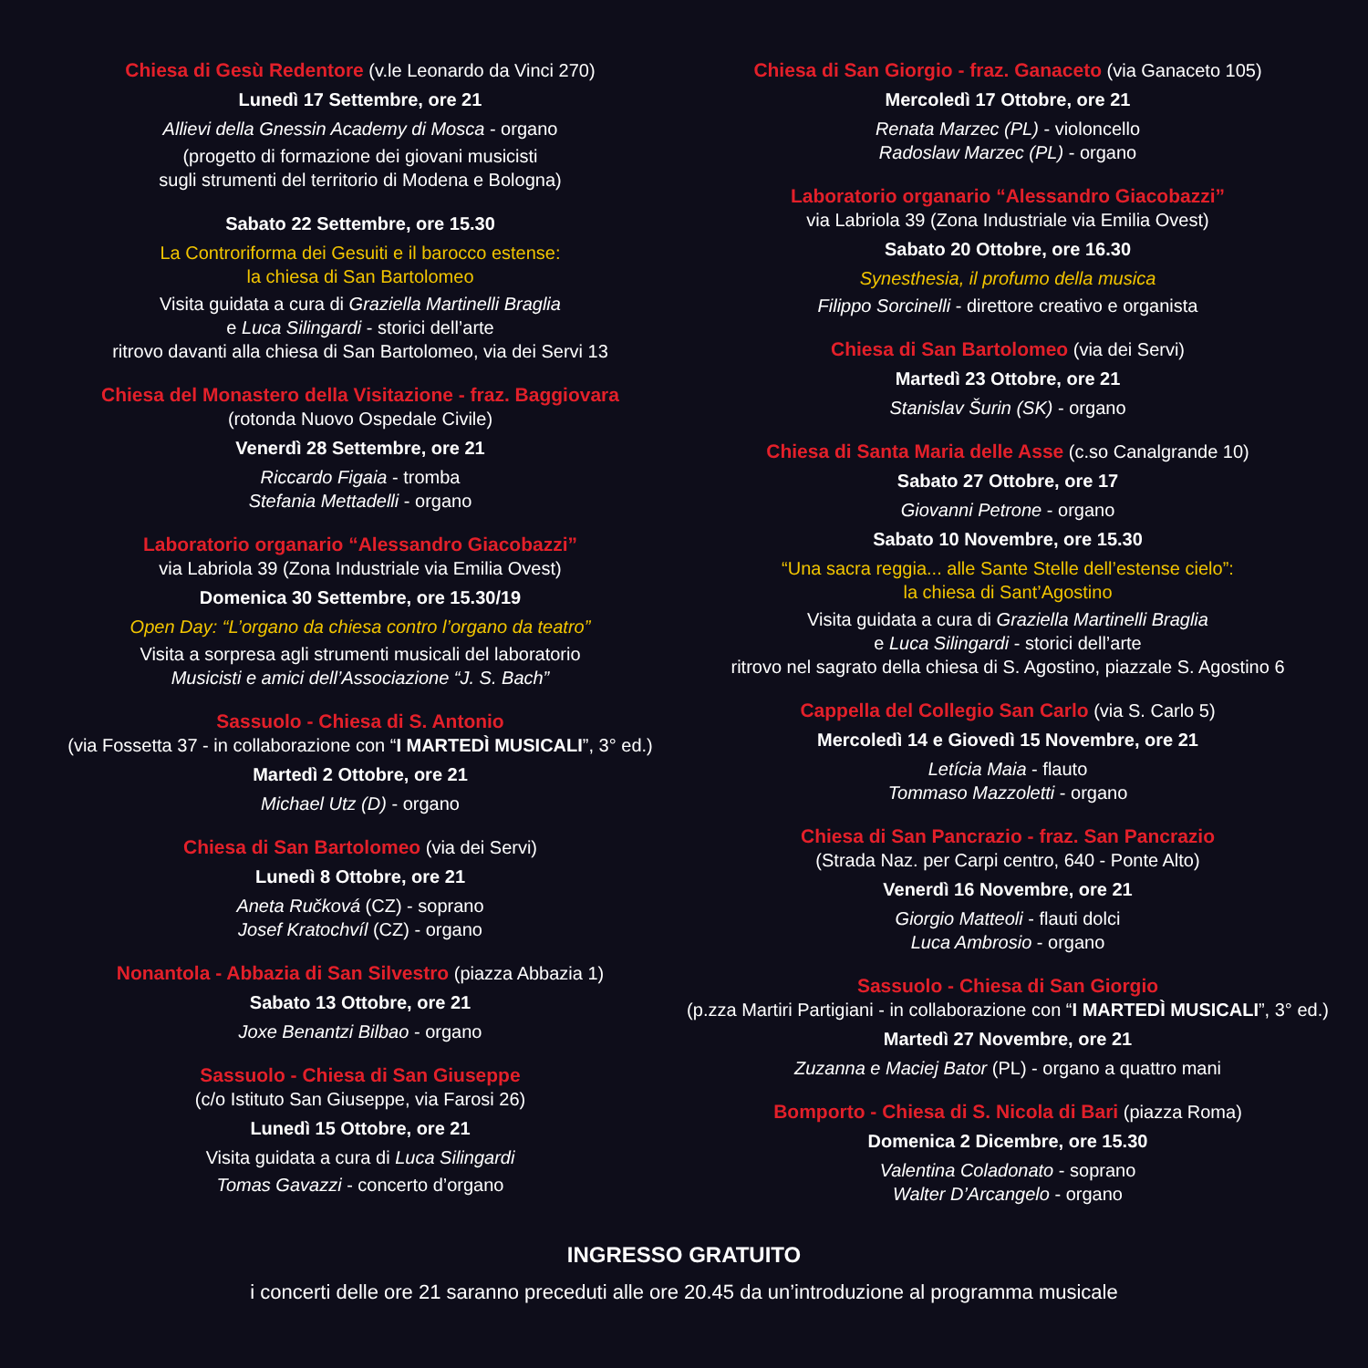Chiesa di Gesù Redentore (v.le Leonardo da Vinci 270)
Lunedì 17 Settembre, ore 21
Allievi della Gnessin Academy di Mosca - organo
(progetto di formazione dei giovani musicisti
sugli strumenti del territorio di Modena e Bologna)
Sabato 22 Settembre, ore 15.30
La Controriforma dei Gesuiti e il barocco estense:
la chiesa di San Bartolomeo
Visita guidata a cura di Graziella Martinelli Braglia
e Luca Silingardi - storici dell’arte
ritrovo davanti alla chiesa di San Bartolomeo, via dei Servi 13
Chiesa del Monastero della Visitazione - fraz. Baggiovara
(rotonda Nuovo Ospedale Civile)
Venerdì 28 Settembre, ore 21
Riccardo Figaia - tromba
Stefania Mettadelli - organo
Laboratorio organario “Alessandro Giacobazzi”
via Labriola 39 (Zona Industriale via Emilia Ovest)
Domenica 30 Settembre, ore 15.30/19
Open Day: “L’organo da chiesa contro l’organo da teatro”
Visita a sorpresa agli strumenti musicali del laboratorio
Musicisti e amici dell’Associazione “J. S. Bach”
Sassuolo - Chiesa di S. Antonio
(via Fossetta 37 - in collaborazione con “I MARTEDÌ MUSICALI”, 3° ed.)
Martedì 2 Ottobre, ore 21
Michael Utz (D) - organo
Chiesa di San Bartolomeo (via dei Servi)
Lunedì 8 Ottobre, ore 21
Aneta Ručková (CZ) - soprano
Josef Kratochvíl (CZ) - organo
Nonantola - Abbazia di San Silvestro (piazza Abbazia 1)
Sabato 13 Ottobre, ore 21
Joxe Benantzi Bilbao - organo
Sassuolo - Chiesa di San Giuseppe
(c/o Istituto San Giuseppe, via Farosi 26)
Lunedì 15 Ottobre, ore 21
Visita guidata a cura di Luca Silingardi
Tomas Gavazzi - concerto d’organo
Chiesa di San Giorgio - fraz. Ganaceto (via Ganaceto 105)
Mercoledì 17 Ottobre, ore 21
Renata Marzec (PL) - violoncello
Radoslaw Marzec (PL) - organo
Laboratorio organario “Alessandro Giacobazzi”
via Labriola 39 (Zona Industriale via Emilia Ovest)
Sabato 20 Ottobre, ore 16.30
Synesthesia, il profumo della musica
Filippo Sorcinelli - direttore creativo e organista
Chiesa di San Bartolomeo (via dei Servi)
Martedì 23 Ottobre, ore 21
Stanislav Šurin (SK) - organo
Chiesa di Santa Maria delle Asse (c.so Canalgrande 10)
Sabato 27 Ottobre, ore 17
Giovanni Petrone - organo
Sabato 10 Novembre, ore 15.30
“Una sacra reggia... alle Sante Stelle dell’estense cielo”:
la chiesa di Sant’Agostino
Visita guidata a cura di Graziella Martinelli Braglia
e Luca Silingardi - storici dell’arte
ritrovo nel sagrato della chiesa di S. Agostino, piazzale S. Agostino 6
Cappella del Collegio San Carlo (via S. Carlo 5)
Mercoledì 14 e Giovedì 15 Novembre, ore 21
Letícia Maia - flauto
Tommaso Mazzoletti - organo
Chiesa di San Pancrazio - fraz. San Pancrazio
(Strada Naz. per Carpi centro, 640 - Ponte Alto)
Venerdì 16 Novembre, ore 21
Giorgio Matteoli - flauti dolci
Luca Ambrosio - organo
Sassuolo - Chiesa di San Giorgio
(p.zza Martiri Partigiani - in collaborazione con “I MARTEDÌ MUSICALI”, 3° ed.)
Martedì 27 Novembre, ore 21
Zuzanna e Maciej Bator (PL) - organo a quattro mani
Bomporto - Chiesa di S. Nicola di Bari (piazza Roma)
Domenica 2 Dicembre, ore 15.30
Valentina Coladonato - soprano
Walter D’Arcangelo - organo
INGRESSO GRATUITO
i concerti delle ore 21 saranno preceduti alle ore 20.45 da un’introduzione al programma musicale